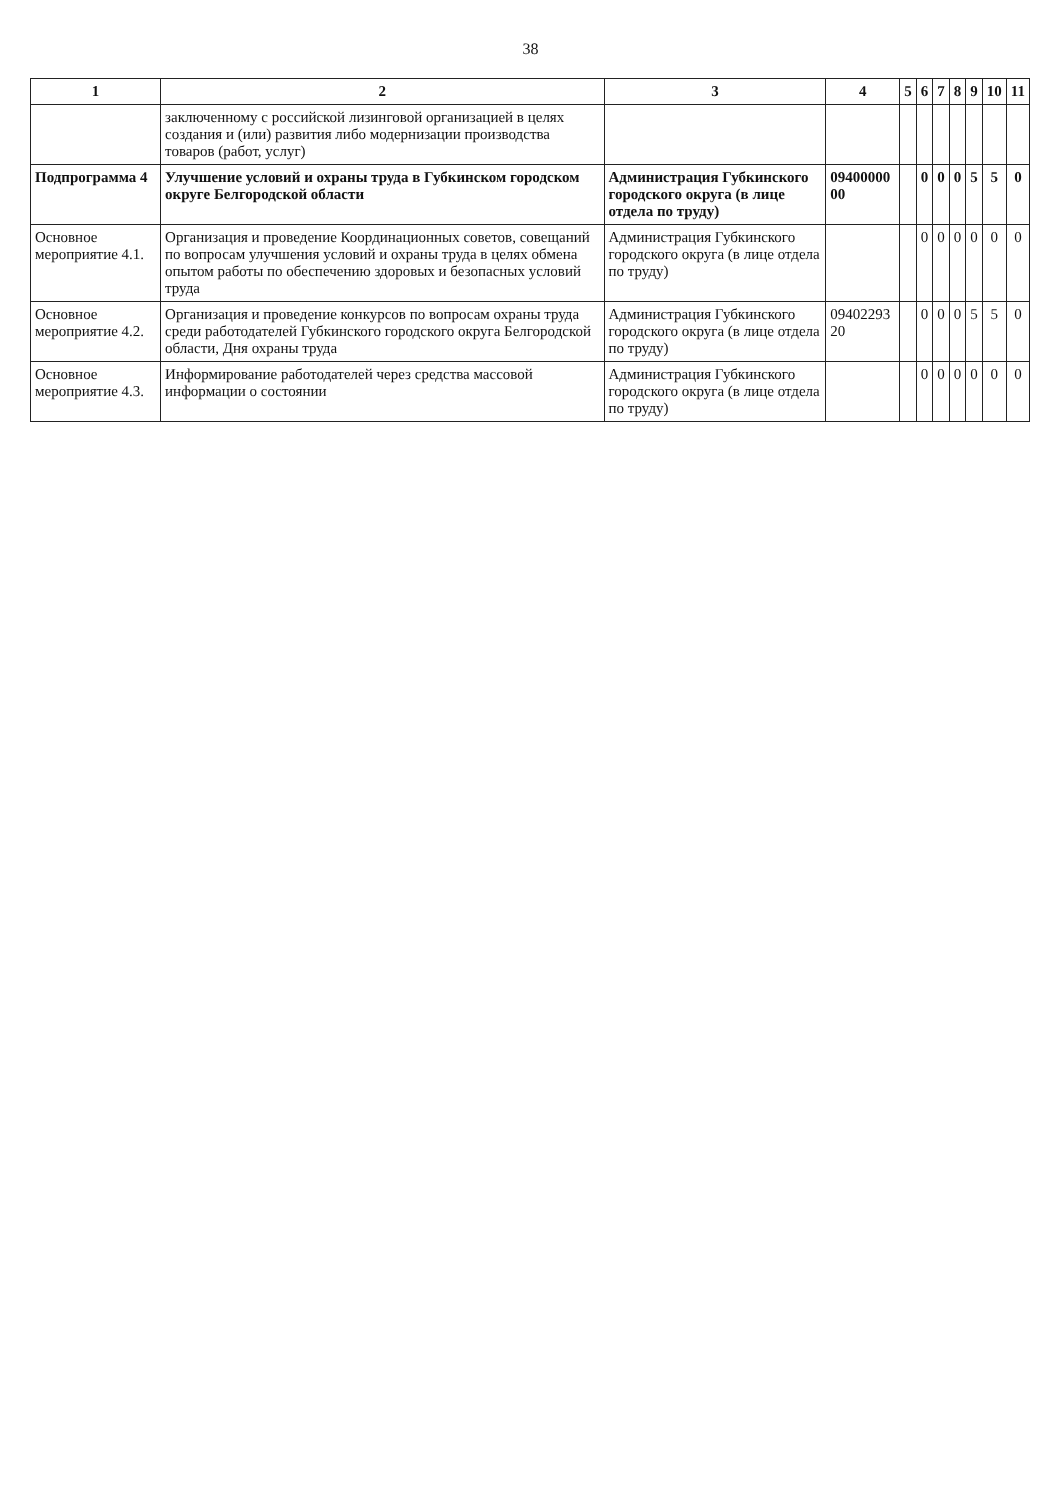38
| 1 | 2 | 3 | 4 | 5 | 6 | 7 | 8 | 9 | 10 | 11 |
| --- | --- | --- | --- | --- | --- | --- | --- | --- | --- | --- |
| | заключенному с российской лизинговой организацией в целях создания и (или) развития либо модернизации производства товаров (работ, услуг) | | | | | | | | | |
| Подпрограмма 4 | Улучшение условий и охраны труда в Губкинском городском округе Белгородской области | Администрация Губкинского городского округа (в лице отдела по труду) | 09400000 00 | | 0 | 0 | 0 | 5 | 5 | 0 |
| Основное мероприятие 4.1. | Организация и проведение Координационных советов, совещаний по вопросам улучшения условий и охраны труда в целях обмена опытом работы по обеспечению здоровых и безопасных условий труда | Администрация Губкинского городского округа (в лице отдела по труду) | | | 0 | 0 | 0 | 0 | 0 | 0 |
| Основное мероприятие 4.2. | Организация и проведение конкурсов по вопросам охраны труда среди работодателей Губкинского городского округа Белгородской области, Дня охраны труда | Администрация Губкинского городского округа (в лице отдела по труду) | 09402293 20 | | 0 | 0 | 0 | 5 | 5 | 0 |
| Основное мероприятие 4.3. | Информирование работодателей через средства массовой информации о состоянии | Администрация Губкинского городского округа (в лице отдела по труду) | | | 0 | 0 | 0 | 0 | 0 | 0 |